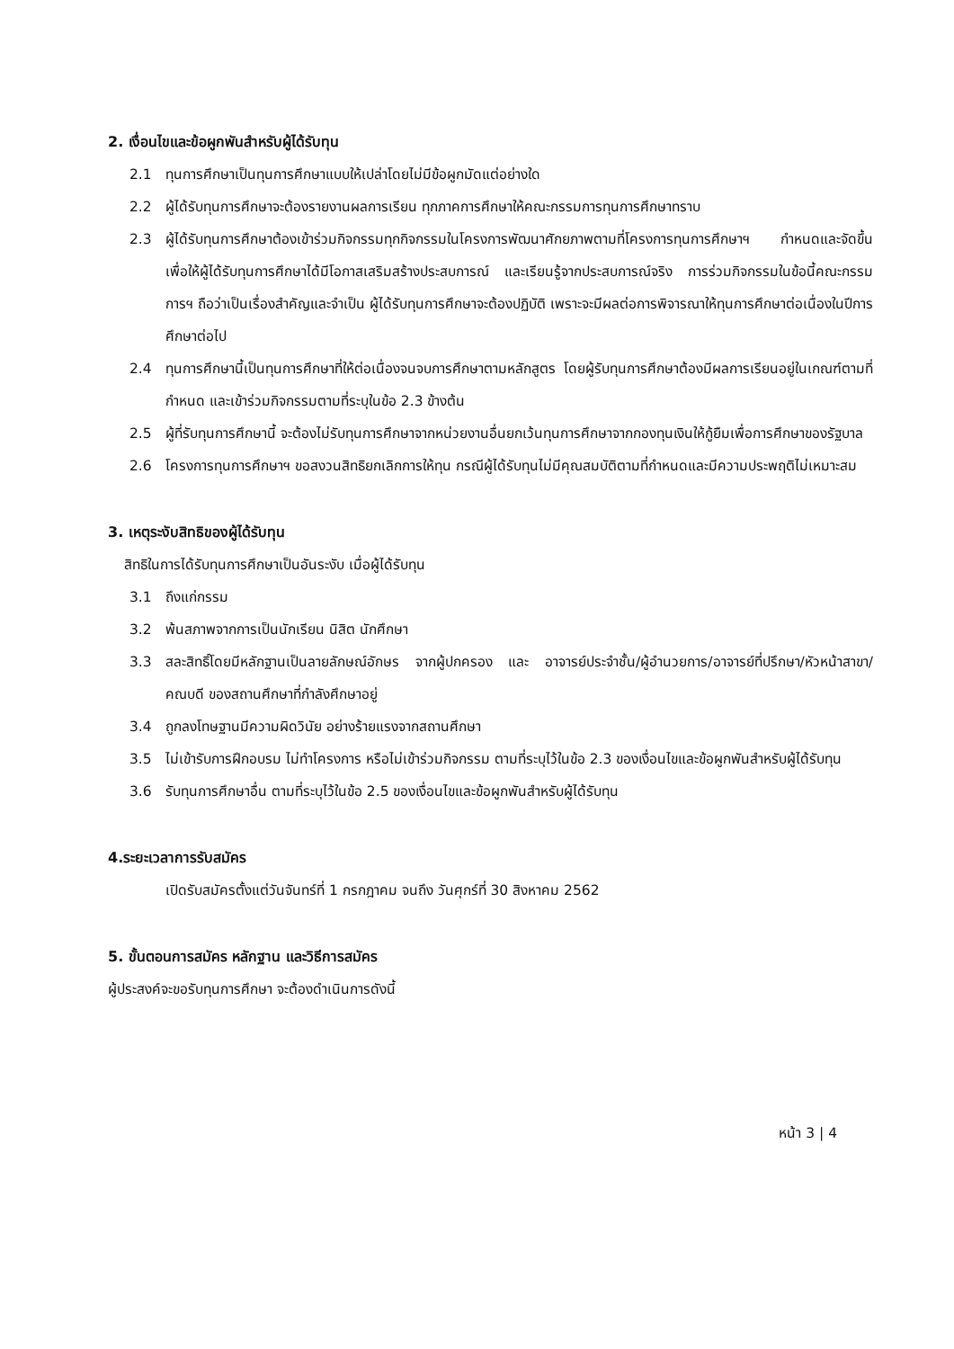2. เงื่อนไขและข้อผูกพันสำหรับผู้ได้รับทุน
2.1 ทุนการศึกษาเป็นทุนการศึกษาแบบให้เปล่าโดยไม่มีข้อผูกมัดแต่อย่างใด
2.2 ผู้ได้รับทุนการศึกษาจะต้องรายงานผลการเรียน ทุกภาคการศึกษาให้คณะกรรมการทุนการศึกษาทราบ
2.3 ผู้ได้รับทุนการศึกษาต้องเข้าร่วมกิจกรรมทุกกิจกรรมในโครงการพัฒนาศักยภาพตามที่โครงการทุนการศึกษาฯ กำหนดและจัดขึ้น เพื่อให้ผู้ได้รับทุนการศึกษาได้มีโอกาสเสริมสร้างประสบการณ์ และเรียนรู้จากประสบการณ์จริง การร่วมกิจกรรมในข้อนี้คณะกรรมการฯ ถือว่าเป็นเรื่องสำคัญและจำเป็น ผู้ได้รับทุนการศึกษาจะต้องปฏิบัติ เพราะจะมีผลต่อการพิจารณาให้ทุนการศึกษาต่อเนื่องในปีการศึกษาต่อไป
2.4 ทุนการศึกษานี้เป็นทุนการศึกษาที่ให้ต่อเนื่องจนจบการศึกษาตามหลักสูตร โดยผู้รับทุนการศึกษาต้องมีผลการเรียนอยู่ในเกณฑ์ตามที่กำหนด และเข้าร่วมกิจกรรมตามที่ระบุในข้อ 2.3 ข้างต้น
2.5 ผู้ที่รับทุนการศึกษานี้ จะต้องไม่รับทุนการศึกษาจากหน่วยงานอื่นยกเว้นทุนการศึกษาจากกองทุนเงินให้กู้ยืมเพื่อการศึกษาของรัฐบาล
2.6 โครงการทุนการศึกษาฯ ขอสงวนสิทธิยกเลิกการให้ทุน กรณีผู้ได้รับทุนไม่มีคุณสมบัติตามที่กำหนดและมีความประพฤติไม่เหมาะสม
3. เหตุระงับสิทธิของผู้ได้รับทุน
สิทธิในการได้รับทุนการศึกษาเป็นอันระงับ เมื่อผู้ได้รับทุน
3.1 ถึงแก่กรรม
3.2 พ้นสภาพจากการเป็นนักเรียน นิสิต นักศึกษา
3.3 สละสิทธิ์โดยมีหลักฐานเป็นลายลักษณ์อักษร จากผู้ปกครอง และ อาจารย์ประจำชั้น/ผู้อำนวยการ/อาจารย์ที่ปรึกษา/หัวหน้าสาขา/คณบดี ของสถานศึกษาที่กำลังศึกษาอยู่
3.4 ถูกลงโทษฐานมีความผิดวินัย อย่างร้ายแรงจากสถานศึกษา
3.5 ไม่เข้ารับการฝึกอบรม ไม่ทำโครงการ หรือไม่เข้าร่วมกิจกรรม ตามที่ระบุไว้ในข้อ 2.3 ของเงื่อนไขและข้อผูกพันสำหรับผู้ได้รับทุน
3.6 รับทุนการศึกษาอื่น ตามที่ระบุไว้ในข้อ 2.5 ของเงื่อนไขและข้อผูกพันสำหรับผู้ได้รับทุน
4.ระยะเวลาการรับสมัคร
เปิดรับสมัครตั้งแต่วันจันทร์ที่ 1 กรกฎาคม จนถึง วันศุกร์ที่ 30 สิงหาคม 2562
5. ขั้นตอนการสมัคร หลักฐาน และวิธีการสมัคร
ผู้ประสงค์จะขอรับทุนการศึกษา จะต้องดำเนินการดังนี้
หน้า 3 | 4